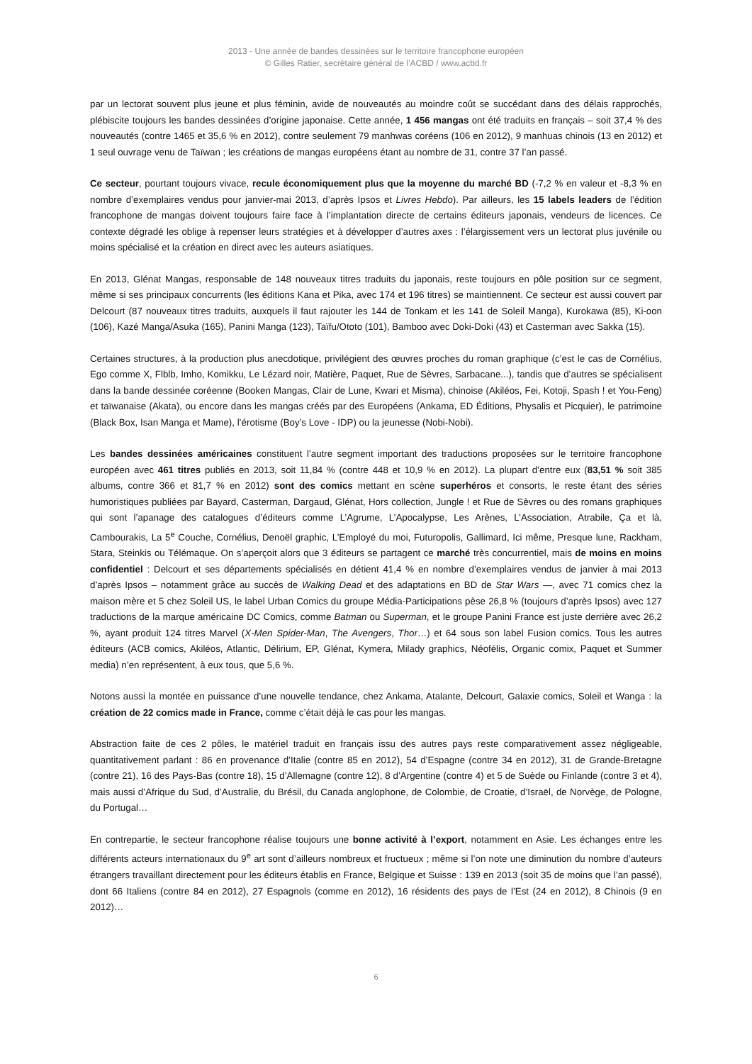2013 - Une année de bandes dessinées sur le territoire francophone européen
© Gilles Ratier, secrétaire général de l’ACBD / www.acbd.fr
par un lectorat souvent plus jeune et plus féminin, avide de nouveautés au moindre coût se succédant dans des délais rapprochés, plébiscite toujours les bandes dessinées d’origine japonaise. Cette année, 1 456 mangas ont été traduits en français – soit 37,4 % des nouveautés (contre 1465 et 35,6 % en 2012), contre seulement 79 manhwas coréens (106 en 2012), 9 manhuas chinois (13 en 2012) et 1 seul ouvrage venu de Taïwan ; les créations de mangas européens étant au nombre de 31, contre 37 l’an passé.
Ce secteur, pourtant toujours vivace, recule économiquement plus que la moyenne du marché BD (-7,2 % en valeur et -8,3 % en nombre d’exemplaires vendus pour janvier-mai 2013, d’après Ipsos et Livres Hebdo). Par ailleurs, les 15 labels leaders de l’édition francophone de mangas doivent toujours faire face à l’implantation directe de certains éditeurs japonais, vendeurs de licences. Ce contexte dégradé les oblige à repenser leurs stratégies et à développer d’autres axes : l’élargissement vers un lectorat plus juvénile ou moins spécialisé et la création en direct avec les auteurs asiatiques.
En 2013, Glénat Mangas, responsable de 148 nouveaux titres traduits du japonais, reste toujours en pôle position sur ce segment, même si ses principaux concurrents (les éditions Kana et Pika, avec 174 et 196 titres) se maintiennent. Ce secteur est aussi couvert par Delcourt (87 nouveaux titres traduits, auxquels il faut rajouter les 144 de Tonkam et les 141 de Soleil Manga), Kurokawa (85), Ki-oon (106), Kazé Manga/Asuka (165), Panini Manga (123), Taïfu/Ototo (101), Bamboo avec Doki-Doki (43) et Casterman avec Sakka (15).
Certaines structures, à la production plus anecdotique, privilégient des œuvres proches du roman graphique (c’est le cas de Cornélius, Ego comme X, Flblb, Imho, Komikku, Le Lézard noir, Matière, Paquet, Rue de Sèvres, Sarbacane...), tandis que d’autres se spécialisent dans la bande dessinée coréenne (Booken Mangas, Clair de Lune, Kwari et Misma), chinoise (Akiléos, Fei, Kotoji, Spash ! et You-Feng) et taïwanaise (Akata), ou encore dans les mangas créés par des Européens (Ankama, ED Éditions, Physalis et Picquier), le patrimoine (Black Box, Isan Manga et Mame), l’érotisme (Boy’s Love - IDP) ou la jeunesse (Nobi-Nobi).
Les bandes dessinées américaines constituent l’autre segment important des traductions proposées sur le territoire francophone européen avec 461 titres publiés en 2013, soit 11,84 % (contre 448 et 10,9 % en 2012). La plupart d’entre eux (83,51 % soit 385 albums, contre 366 et 81,7 % en 2012) sont des comics mettant en scène superhéros et consorts, le reste étant des séries humoristiques publiées par Bayard, Casterman, Dargaud, Glénat, Hors collection, Jungle ! et Rue de Sèvres ou des romans graphiques qui sont l’apanage des catalogues d’éditeurs comme L’Agrume, L’Apocalypse, Les Arènes, L’Association, Atrabile, Ça et là, Cambourakis, La 5<sup>e</sup> Couche, Cornélius, Denoël graphic, L’Employé du moi, Futuropolis, Gallimard, Ici même, Presque lune, Rackham, Stara, Steinkis ou Télémaque. On s’aperçoit alors que 3 éditeurs se partagent ce marché très concurrentiel, mais de moins en moins confidentiel : Delcourt et ses départements spécialisés en détient 41,4 % en nombre d’exemplaires vendus de janvier à mai 2013 d’après Ipsos – notamment grâce au succès de Walking Dead et des adaptations en BD de Star Wars —, avec 71 comics chez la maison mère et 5 chez Soleil US, le label Urban Comics du groupe Média-Participations pèse 26,8 % (toujours d’après Ipsos) avec 127 traductions de la marque américaine DC Comics, comme Batman ou Superman, et le groupe Panini France est juste derrière avec 26,2 %, ayant produit 124 titres Marvel (X-Men Spider-Man, The Avengers, Thor…) et 64 sous son label Fusion comics. Tous les autres éditeurs (ACB comics, Akiléos, Atlantic, Délirium, EP, Glénat, Kymera, Milady graphics, Néofélis, Organic comix, Paquet et Summer media) n’en représentent, à eux tous, que 5,6 %.
Notons aussi la montée en puissance d’une nouvelle tendance, chez Ankama, Atalante, Delcourt, Galaxie comics, Soleil et Wanga : la création de 22 comics made in France, comme c’était déjà le cas pour les mangas.
Abstraction faite de ces 2 pôles, le matériel traduit en français issu des autres pays reste comparativement assez négligeable, quantitativement parlant : 86 en provenance d’Italie (contre 85 en 2012), 54 d’Espagne (contre 34 en 2012), 31 de Grande-Bretagne (contre 21), 16 des Pays-Bas (contre 18), 15 d’Allemagne (contre 12), 8 d’Argentine (contre 4) et 5 de Suède ou Finlande (contre 3 et 4), mais aussi d’Afrique du Sud, d’Australie, du Brésil, du Canada anglophone, de Colombie, de Croatie, d’Israël, de Norvège, de Pologne, du Portugal…
En contrepartie, le secteur francophone réalise toujours une bonne activité à l’export, notamment en Asie. Les échanges entre les différents acteurs internationaux du 9<sup>e</sup> art sont d’ailleurs nombreux et fructueux ; même si l’on note une diminution du nombre d’auteurs étrangers travaillant directement pour les éditeurs établis en France, Belgique et Suisse : 139 en 2013 (soit 35 de moins que l’an passé), dont 66 Italiens (contre 84 en 2012), 27 Espagnols (comme en 2012), 16 résidents des pays de l’Est (24 en 2012), 8 Chinois (9 en 2012)…
6